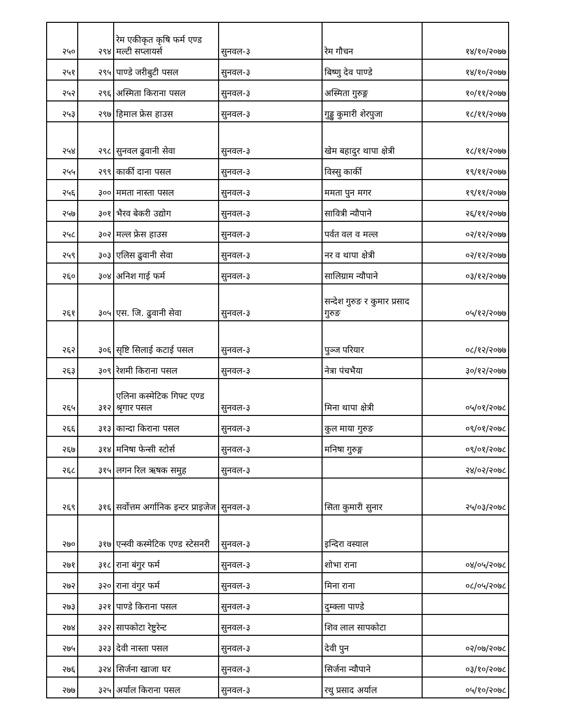| २५० | २९४ | रेम एकीकृत कृषि फर्म एण्ड मल्टी सप्लायर्स | सुनवल-३ | रेम गौचन | १४/१०/२०७७ |
| २५१ | २९५ | पाण्डे जरीबुटी पसल | सुनवल-३ | बिष्णु देव पाण्डे | १४/१०/२०७७ |
| २५२ | २९६ | अस्मिता किराना पसल | सुनवल-३ | अस्मिता गुरुङ्ग | १०/११/२०७७ |
| २५३ | २९७ | हिमाल फ्रेस हाउस | सुनवल-३ | गुड्डु कुमारी शेरपुजा | १८/११/२०७७ |
| २५४ | २९८ | सुनवल ढुवानी सेवा | सुनवल-३ | खेम बहादुर थापा क्षेत्री | १८/११/२०७७ |
| २५५ | २९९ | कार्की दाना पसल | सुनवल-३ | विस्सु कार्की | १९/११/२०७७ |
| २५६ | ३०० | ममता नास्ता पसल | सुनवल-३ | ममता पुन मगर | १९/११/२०७७ |
| २५७ | ३०१ | भैरव बेकरी उद्योग | सुनवल-३ | सावित्री न्यौपाने | २६/११/२०७७ |
| २५८ | ३०२ | मल्ल फ्रेस हाउस | सुनवल-३ | पर्वत वल व मल्ल | ०२/१२/२०७७ |
| २५९ | ३०३ | एलिस ढुवानी सेवा | सुनवल-३ | नर व थापा क्षेत्री | ०२/१२/२०७७ |
| २६० | ३०४ | अनिश गाई फर्म | सुनवल-३ | सालिग्राम न्यौपाने | ०३/१२/२०७७ |
| २६१ | ३०५ | एस. जि. ढुवानी सेवा | सुनवल-३ | सन्देश गुरुङ र कुमार प्रसाद गुरुङ | ०५/१२/२०७७ |
| २६२ | ३०६ | सृष्टि सिलाई कटाई पसल | सुनवल-३ | पुञ्ज परियार | ०८/१२/२०७७ |
| २६३ | ३०९ | रेशमी किराना पसल | सुनवल-३ | नेत्रा पंचभैया | ३०/१२/२०७७ |
| २६५ | ३१२ | एलिना कस्मेटिक गिफ्ट एण्ड श्रृगार पसल | सुनवल-३ | मिना थापा क्षेत्री | ०५/०१/२०७८ |
| २६६ | ३१३ | कान्दा किराना पसल | सुनवल-३ | कुल माया गुरुङ | ०९/०१/२०७८ |
| २६७ | ३१४ | मनिषा फेन्सी स्टोर्स | सुनवल-३ | मनिषा गुरुङ्ग | ०९/०१/२०७८ |
| २६८ | ३१५ | लगन रिल ऋषक समुह | सुनवल-३ | | २४/०२/२०७८ |
| २६९ | ३१६ | सर्वोत्तम अर्गानिक इन्टर प्राइजेज | सुनवल-३ | सिता कुमारी सुनार | २५/०३/२०७८ |
| २७० | ३१७ | एन्स्वी कस्मेटिक एण्ड स्टेसनरी | सुनवल-३ | इन्दिरा वस्याल | |
| २७१ | ३१८ | राना बंगुर फर्म | सुनवल-३ | शोभा राना | ०४/०५/२०७८ |
| २७२ | ३२० | राना वंगुर फर्म | सुनवल-३ | मिना राना | ०८/०५/२०७८ |
| २७३ | ३२१ | पाण्डे किराना पसल | सुनवल-३ | दुम्क्ला पाण्डे | |
| २७४ | ३२२ | सापकोटा रेष्टुरेन्ट | सुनवल-३ | शिव लाल सापकोटा | |
| २७५ | ३२३ | देवी नास्ता पसल | सुनवल-३ | देवी पुन | ०२/०७/२०७८ |
| २७६ | ३२४ | सिर्जना खाजा घर | सुनवल-३ | सिर्जना न्यौपाने | ०३/१०/२०७८ |
| २७७ | ३२५ | अर्याल किराना पसल | सुनवल-३ | रथु प्रसाद अर्याल | ०५/१०/२०७८ |